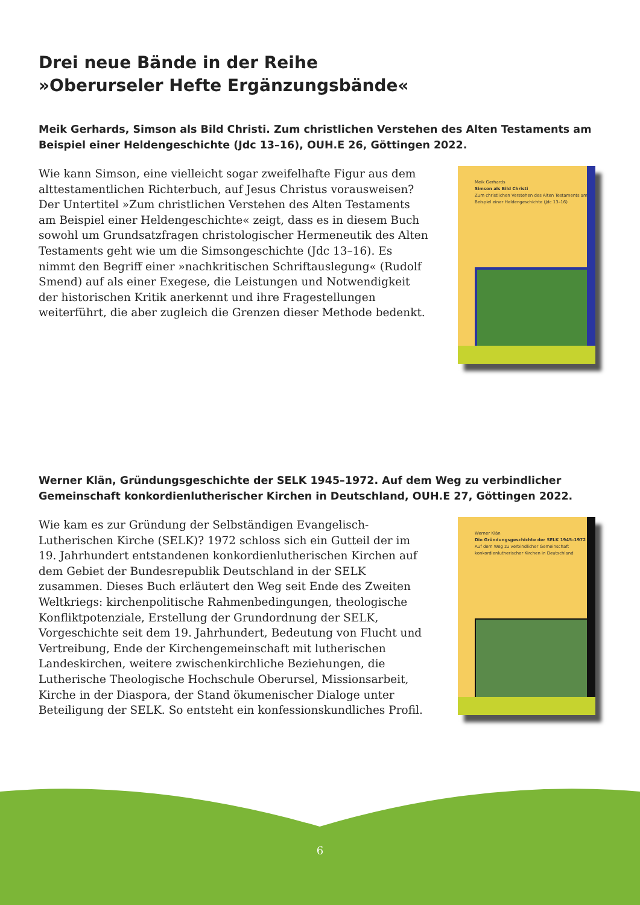Drei neue Bände in der Reihe
»Oberurseler Hefte Ergänzungsbände«
Meik Gerhards, Simson als Bild Christi. Zum christlichen Verstehen des Alten Testaments am Beispiel einer Heldengeschichte (Jdc 13–16), OUH.E 26, Göttingen 2022.
Wie kann Simson, eine vielleicht sogar zweifelhafte Figur aus dem alttestamentlichen Richterbuch, auf Jesus Christus vorausweisen? Der Untertitel »Zum christlichen Verstehen des Alten Testaments am Beispiel einer Heldengeschichte« zeigt, dass es in diesem Buch sowohl um Grundsatzfragen christologischer Hermeneutik des Alten Testaments geht wie um die Simsongeschichte (Jdc 13–16). Es nimmt den Begriff einer »nachkritischen Schriftauslegung« (Rudolf Smend) auf als einer Exegese, die Leistungen und Notwendigkeit der historischen Kritik anerkennt und ihre Fragestellungen weiterführt, die aber zugleich die Grenzen dieser Methode bedenkt.
Meik Gerhards
Simson als Bild Christi
Zum christlichen Verstehen des Alten Testaments am Beispiel einer Heldengeschichte (Jdc 13–16)
Werner Klän, Gründungsgeschichte der SELK 1945–1972. Auf dem Weg zu verbindlicher Gemeinschaft konkordienlutherischer Kirchen in Deutschland, OUH.E 27, Göttingen 2022.
Wie kam es zur Gründung der Selbständigen Evangelisch-Lutherischen Kirche (SELK)? 1972 schloss sich ein Gutteil der im 19. Jahrhundert entstandenen konkordienlutherischen Kirchen auf dem Gebiet der Bundesrepublik Deutschland in der SELK zusammen. Dieses Buch erläutert den Weg seit Ende des Zweiten Weltkriegs: kirchenpolitische Rahmenbedingungen, theologische Konfliktpotenziale, Erstellung der Grundordnung der SELK, Vorgeschichte seit dem 19. Jahrhundert, Bedeutung von Flucht und Vertreibung, Ende der Kirchengemeinschaft mit lutherischen Landeskirchen, weitere zwischenkirchliche Beziehungen, die Lutherische Theologische Hochschule Oberursel, Missionsarbeit, Kirche in der Diaspora, der Stand ökumenischer Dialoge unter Beteiligung der SELK. So entsteht ein konfessionskundliches Profil.
Werner Klän
Die Gründungsgeschichte der SELK 1945–1972
Auf dem Weg zu verbindlicher Gemeinschaft konkordienlutherischer Kirchen in Deutschland
6